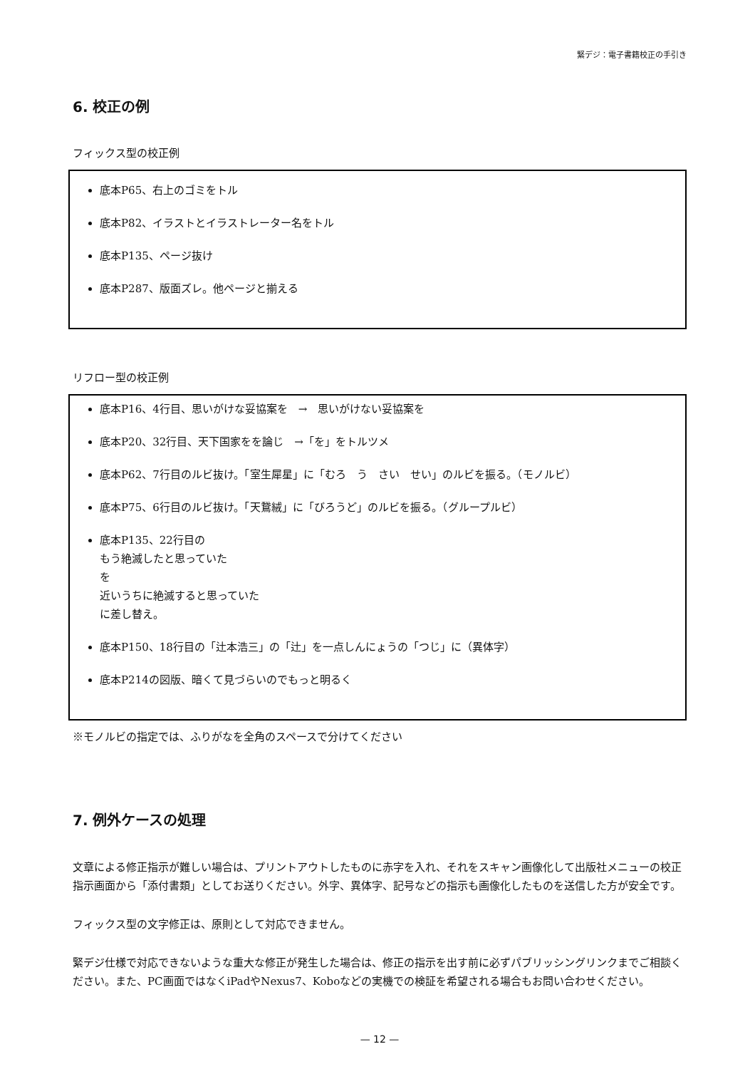緊デジ：電子書籍校正の手引き
6. 校正の例
フィックス型の校正例
底本P65、右上のゴミをトル
底本P82、イラストとイラストレーター名をトル
底本P135、ページ抜け
底本P287、版面ズレ。他ページと揃える
リフロー型の校正例
底本P16、4行目、思いがけな妥協案を　→　思いがけない妥協案を
底本P20、32行目、天下国家をを論じ　→「を」をトルツメ
底本P62、7行目のルビ抜け。「室生犀星」に「むろ　う　さい　せい」のルビを振る。（モノルビ）
底本P75、6行目のルビ抜け。「天鵞絨」に「びろうど」のルビを振る。（グループルビ）
底本P135、22行目の
もう絶滅したと思っていた
を
近いうちに絶滅すると思っていた
に差し替え。
底本P150、18行目の「辻本浩三」の「辻」を一点しんにょうの「つじ」に（異体字）
底本P214の図版、暗くて見づらいのでもっと明るく
※モノルビの指定では、ふりがなを全角のスペースで分けてください
7. 例外ケースの処理
文章による修正指示が難しい場合は、プリントアウトしたものに赤字を入れ、それをスキャン画像化して出版社メニューの校正指示画面から「添付書類」としてお送りください。外字、異体字、記号などの指示も画像化したものを送信した方が安全です。
フィックス型の文字修正は、原則として対応できません。
緊デジ仕様で対応できないような重大な修正が発生した場合は、修正の指示を出す前に必ずパブリッシングリンクまでご相談ください。また、PC画面ではなくiPadやNexus7、Koboなどの実機での検証を希望される場合もお問い合わせください。
— 12 —